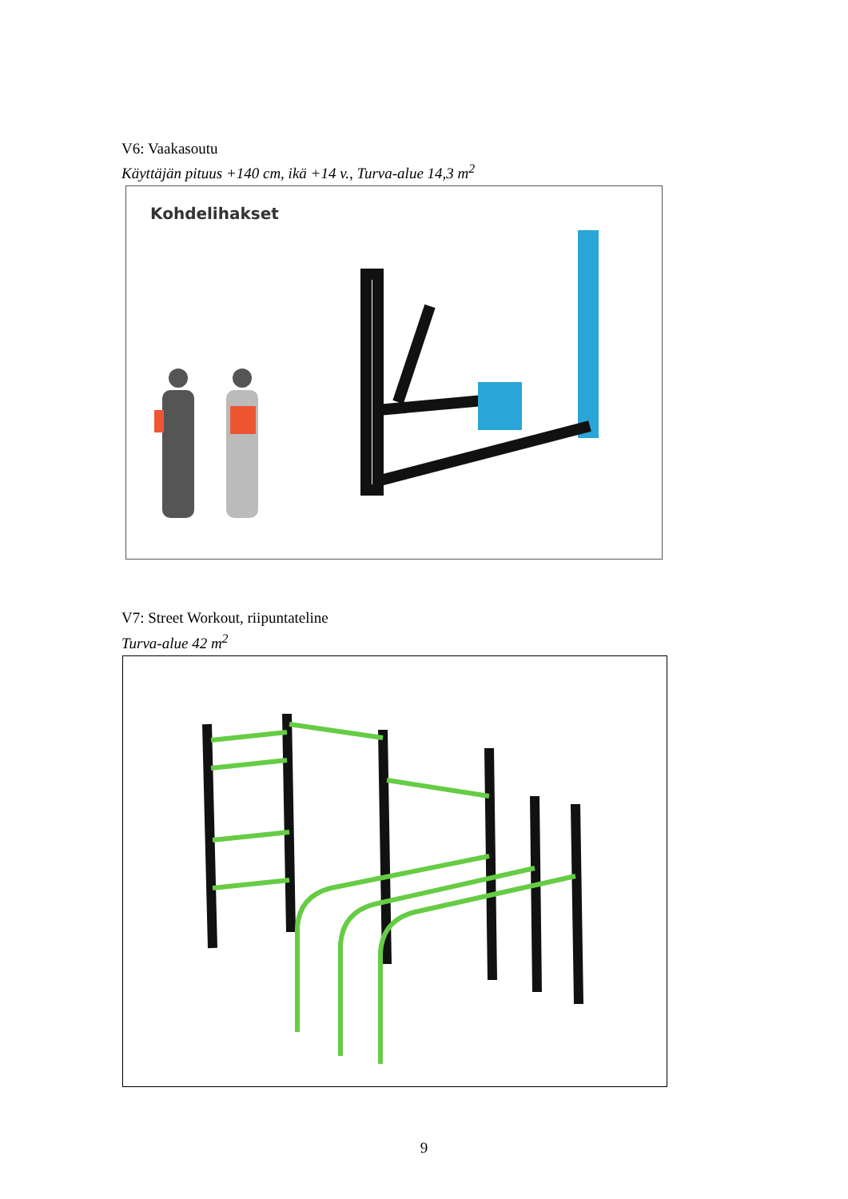V6: Vaakasoutu
Käyttäjän pituus +140 cm, ikä +14 v., Turva-alue 14,3 m<sup>2</sup>
Kohdelihakset
V7: Street Workout, riipuntateline
Turva-alue 42 m<sup>2</sup>
9